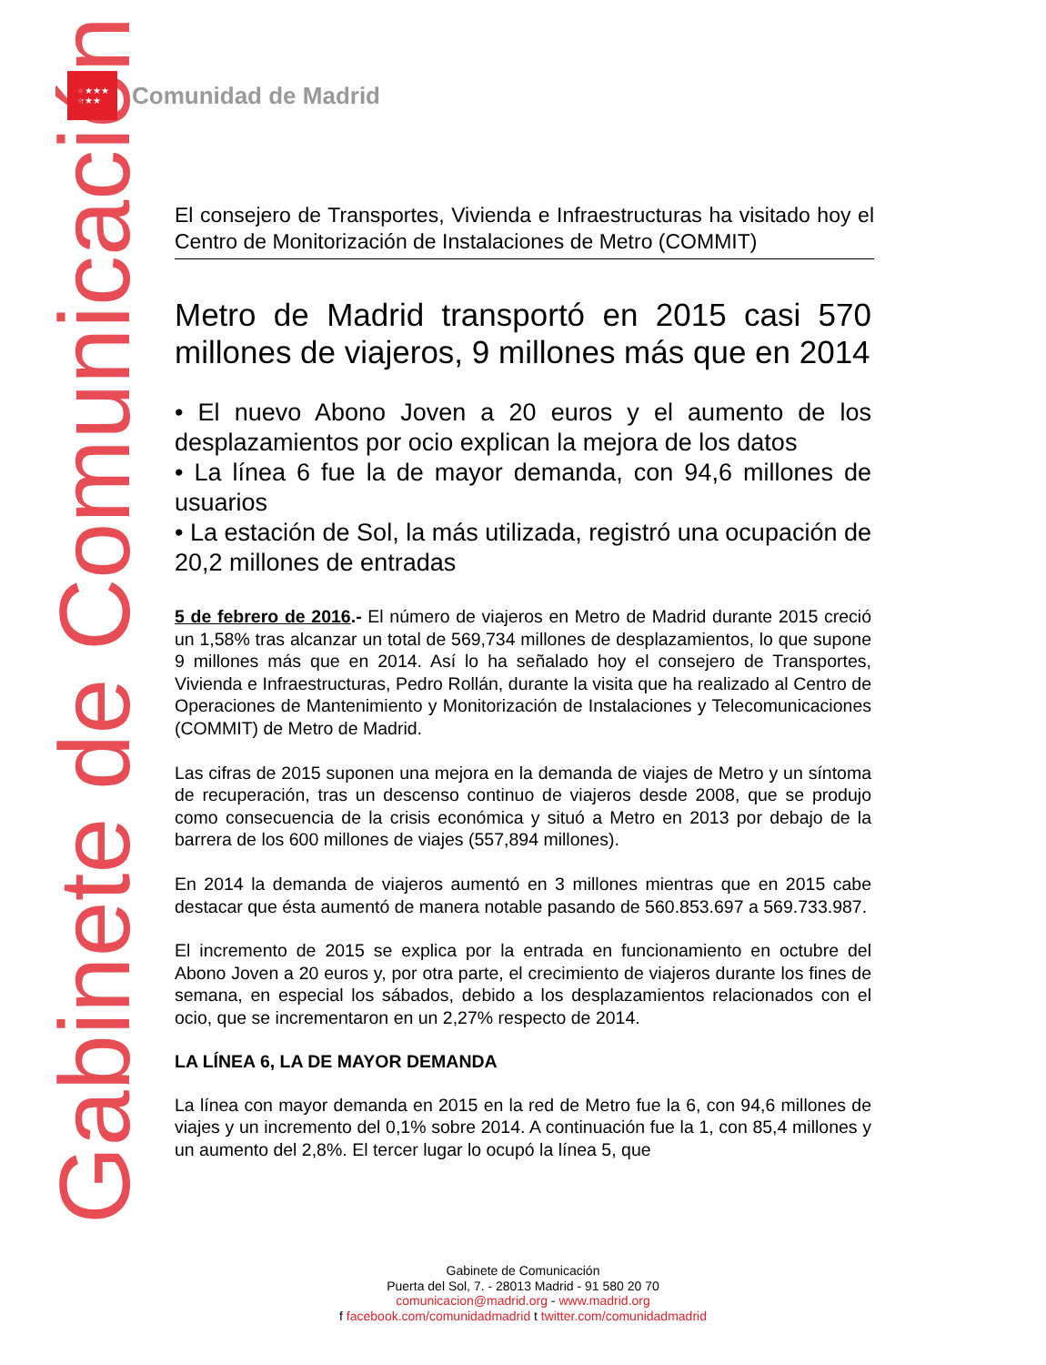★★★★
★★★
Comunidad de Madrid
Gabinete de Comunicación
El consejero de Transportes, Vivienda e Infraestructuras ha visitado hoy el Centro de Monitorización de Instalaciones de Metro (COMMIT)
Metro de Madrid transportó en 2015 casi 570 millones de viajeros, 9 millones más que en 2014
• El nuevo Abono Joven a 20 euros y el aumento de los desplazamientos por ocio explican la mejora de los datos
• La línea 6 fue la de mayor demanda, con 94,6 millones de usuarios
• La estación de Sol, la más utilizada, registró una ocupación de 20,2 millones de entradas
5 de febrero de 2016.- El número de viajeros en Metro de Madrid durante 2015 creció un 1,58% tras alcanzar un total de 569,734 millones de desplazamientos, lo que supone 9 millones más que en 2014. Así lo ha señalado hoy el consejero de Transportes, Vivienda e Infraestructuras, Pedro Rollán, durante la visita que ha realizado al Centro de Operaciones de Mantenimiento y Monitorización de Instalaciones y Telecomunicaciones (COMMIT) de Metro de Madrid.
Las cifras de 2015 suponen una mejora en la demanda de viajes de Metro y un síntoma de recuperación, tras un descenso continuo de viajeros desde 2008, que se produjo como consecuencia de la crisis económica y situó a Metro en 2013 por debajo de la barrera de los 600 millones de viajes (557,894 millones).
En 2014 la demanda de viajeros aumentó en 3 millones mientras que en 2015 cabe destacar que ésta aumentó de manera notable pasando de 560.853.697 a 569.733.987.
El incremento de 2015 se explica por la entrada en funcionamiento en octubre del Abono Joven a 20 euros y, por otra parte, el crecimiento de viajeros durante los fines de semana, en especial los sábados, debido a los desplazamientos relacionados con el ocio, que se incrementaron en un 2,27% respecto de 2014.
LA LÍNEA 6, LA DE MAYOR DEMANDA
La línea con mayor demanda en 2015 en la red de Metro fue la 6, con 94,6 millones de viajes y un incremento del 0,1% sobre 2014. A continuación fue la 1, con 85,4 millones y un aumento del 2,8%. El tercer lugar lo ocupó la línea 5, que
Gabinete de Comunicación
Puerta del Sol, 7. - 28013 Madrid - 91 580 20 70
comunicacion@madrid.org - www.madrid.org
f facebook.com/comunidadmadrid t twitter.com/comunidadmadrid